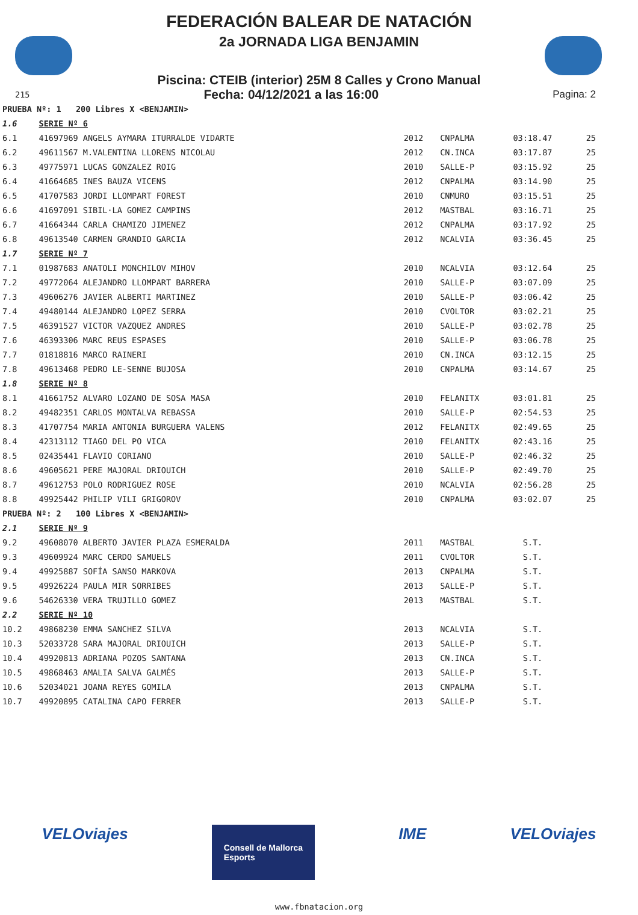FEDERACIÓN BALEAR DE NATACIÓN
2a JORNADA LIGA BENJAMIN
Piscina: CTEIB (interior) 25M 8 Calles y Crono Manual
215 Fecha: 04/12/2021 a las 16:00 Pagina: 2
| PRUEBA Nº: 1 200 Libres X <BENJAMIN> | | | | | |
| 1.6 | SERIE Nº 6 | | | | |
| 6.1 | 41697969 ANGELS AYMARA ITURRALDE VIDARTE | 2012 | CNPALMA | 03:18.47 | 25 |
| 6.2 | 49611567 M.VALENTINA LLORENS NICOLAU | 2012 | CN.INCA | 03:17.87 | 25 |
| 6.3 | 49775971 LUCAS GONZALEZ ROIG | 2010 | SALLE-P | 03:15.92 | 25 |
| 6.4 | 41664685 INES BAUZA VICENS | 2012 | CNPALMA | 03:14.90 | 25 |
| 6.5 | 41707583 JORDI LLOMPART FOREST | 2010 | CNMURO | 03:15.51 | 25 |
| 6.6 | 41697091 SIBIL·LA GOMEZ CAMPINS | 2012 | MASTBAL | 03:16.71 | 25 |
| 6.7 | 41664344 CARLA CHAMIZO JIMENEZ | 2012 | CNPALMA | 03:17.92 | 25 |
| 6.8 | 49613540 CARMEN GRANDIO GARCIA | 2012 | NCALVIA | 03:36.45 | 25 |
| 1.7 | SERIE Nº 7 | | | | |
| 7.1 | 01987683 ANATOLI MONCHILOV MIHOV | 2010 | NCALVIA | 03:12.64 | 25 |
| 7.2 | 49772064 ALEJANDRO LLOMPART BARRERA | 2010 | SALLE-P | 03:07.09 | 25 |
| 7.3 | 49606276 JAVIER ALBERTI MARTINEZ | 2010 | SALLE-P | 03:06.42 | 25 |
| 7.4 | 49480144 ALEJANDRO LOPEZ SERRA | 2010 | CVOLTOR | 03:02.21 | 25 |
| 7.5 | 46391527 VICTOR VAZQUEZ ANDRES | 2010 | SALLE-P | 03:02.78 | 25 |
| 7.6 | 46393306 MARC REUS ESPASES | 2010 | SALLE-P | 03:06.78 | 25 |
| 7.7 | 01818816 MARCO RAINERI | 2010 | CN.INCA | 03:12.15 | 25 |
| 7.8 | 49613468 PEDRO LE-SENNE BUJOSA | 2010 | CNPALMA | 03:14.67 | 25 |
| 1.8 | SERIE Nº 8 | | | | |
| 8.1 | 41661752 ALVARO LOZANO DE SOSA MASA | 2010 | FELANITX | 03:01.81 | 25 |
| 8.2 | 49482351 CARLOS MONTALVA REBASSA | 2010 | SALLE-P | 02:54.53 | 25 |
| 8.3 | 41707754 MARIA ANTONIA BURGUERA VALENS | 2012 | FELANITX | 02:49.65 | 25 |
| 8.4 | 42313112 TIAGO DEL PO VICA | 2010 | FELANITX | 02:43.16 | 25 |
| 8.5 | 02435441 FLAVIO CORIANO | 2010 | SALLE-P | 02:46.32 | 25 |
| 8.6 | 49605621 PERE MAJORAL DRIOUICH | 2010 | SALLE-P | 02:49.70 | 25 |
| 8.7 | 49612753 POLO RODRIGUEZ ROSE | 2010 | NCALVIA | 02:56.28 | 25 |
| 8.8 | 49925442 PHILIP VILI GRIGOROV | 2010 | CNPALMA | 03:02.07 | 25 |
| PRUEBA Nº: 2 100 Libres X <BENJAMIN> | | | | | |
| 2.1 | SERIE Nº 9 | | | | |
| 9.2 | 49608070 ALBERTO JAVIER PLAZA ESMERALDA | 2011 | MASTBAL | S.T. | |
| 9.3 | 49609924 MARC CERDO SAMUELS | 2011 | CVOLTOR | S.T. | |
| 9.4 | 49925887 SOFÍA SANSO MARKOVA | 2013 | CNPALMA | S.T. | |
| 9.5 | 49926224 PAULA MIR SORRIBES | 2013 | SALLE-P | S.T. | |
| 9.6 | 54626330 VERA TRUJILLO GOMEZ | 2013 | MASTBAL | S.T. | |
| 2.2 | SERIE Nº 10 | | | | |
| 10.2 | 49868230 EMMA SANCHEZ SILVA | 2013 | NCALVIA | S.T. | |
| 10.3 | 52033728 SARA MAJORAL DRIOUICH | 2013 | SALLE-P | S.T. | |
| 10.4 | 49920813 ADRIANA POZOS SANTANA | 2013 | CN.INCA | S.T. | |
| 10.5 | 49868463 AMALIA SALVA GALMÉS | 2013 | SALLE-P | S.T. | |
| 10.6 | 52034021 JOANA REYES GOMILA | 2013 | CNPALMA | S.T. | |
| 10.7 | 49920895 CATALINA CAPO FERRER | 2013 | SALLE-P | S.T. | |
VELOviajes Consell de Mallorca
Esports IME VELOviajes
www.fbnatacion.org